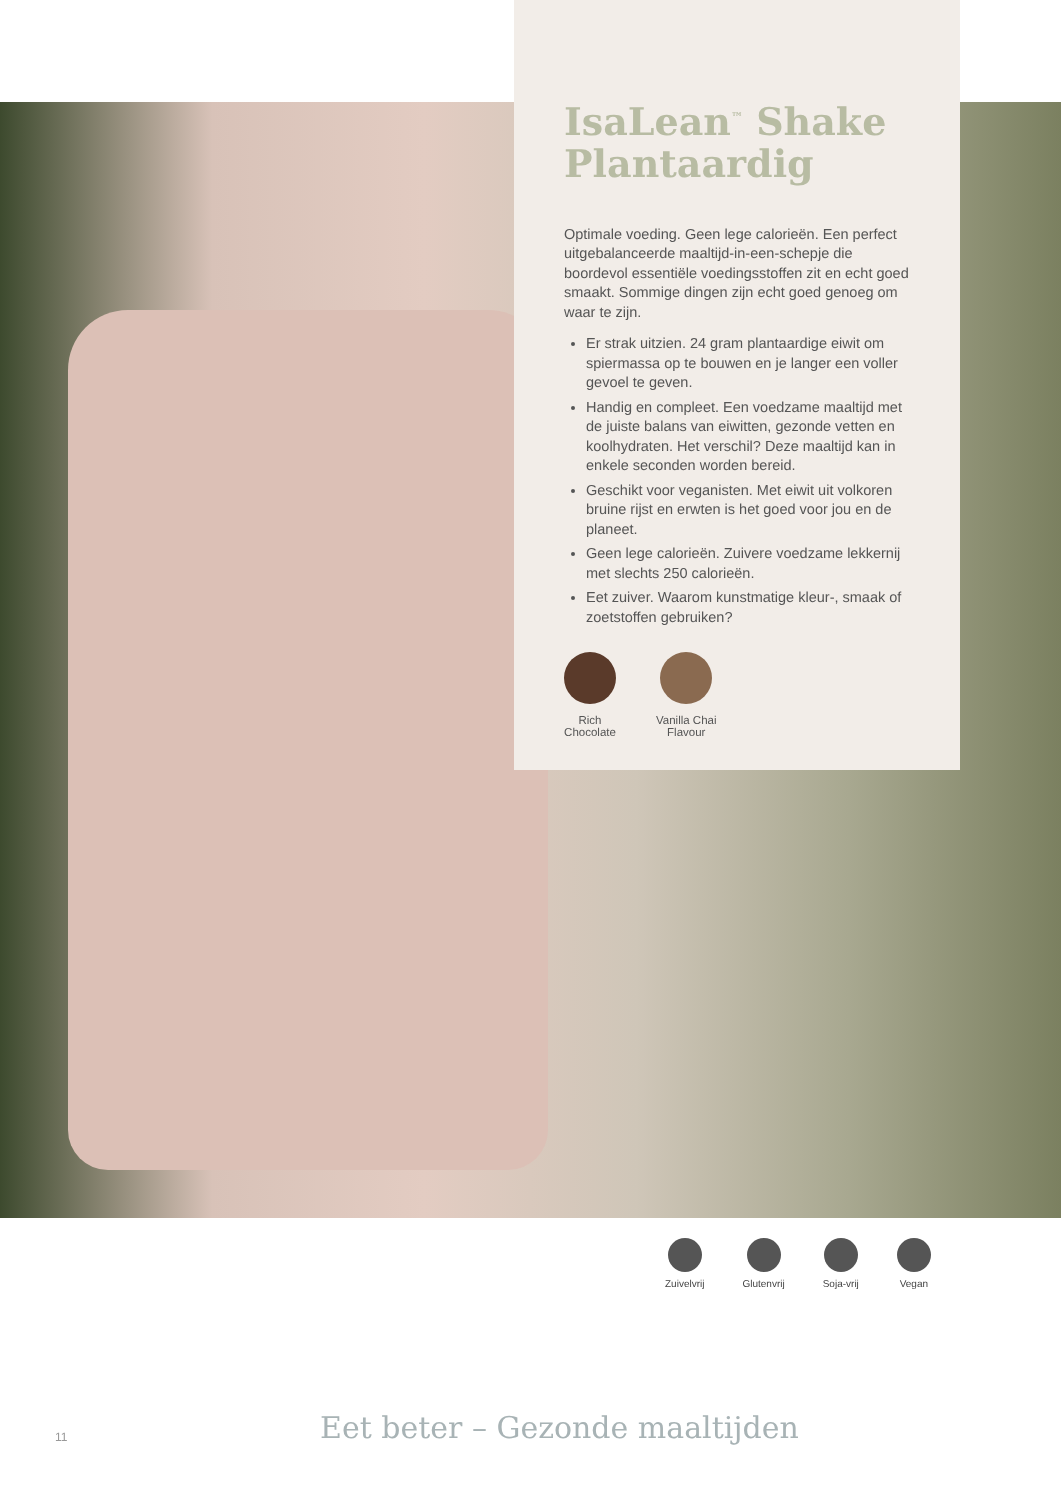IsaLean<sup>™</sup> Shake Plantaardig
Optimale voeding. Geen lege calorieën. Een perfect uitgebalanceerde maaltijd-in-een-schepje die boordevol essentiële voedingsstoffen zit en echt goed smaakt. Sommige dingen zijn echt goed genoeg om waar te zijn.
Er strak uitzien. 24 gram plantaardige eiwit om spiermassa op te bouwen en je langer een voller gevoel te geven.
Handig en compleet. Een voedzame maaltijd met de juiste balans van eiwitten, gezonde vetten en koolhydraten. Het verschil? Deze maaltijd kan in enkele seconden worden bereid.
Geschikt voor veganisten. Met eiwit uit volkoren bruine rijst en erwten is het goed voor jou en de planeet.
Geen lege calorieën. Zuivere voedzame lekkernij met slechts 250 calorieën.
Eet zuiver. Waarom kunstmatige kleur-, smaak of zoetstoffen gebruiken?
Rich
Chocolate
Vanilla Chai
Flavour
Zuivelvrij Glutenvrij Soja-vrij Vegan
11 Eet beter – Gezonde maaltijden